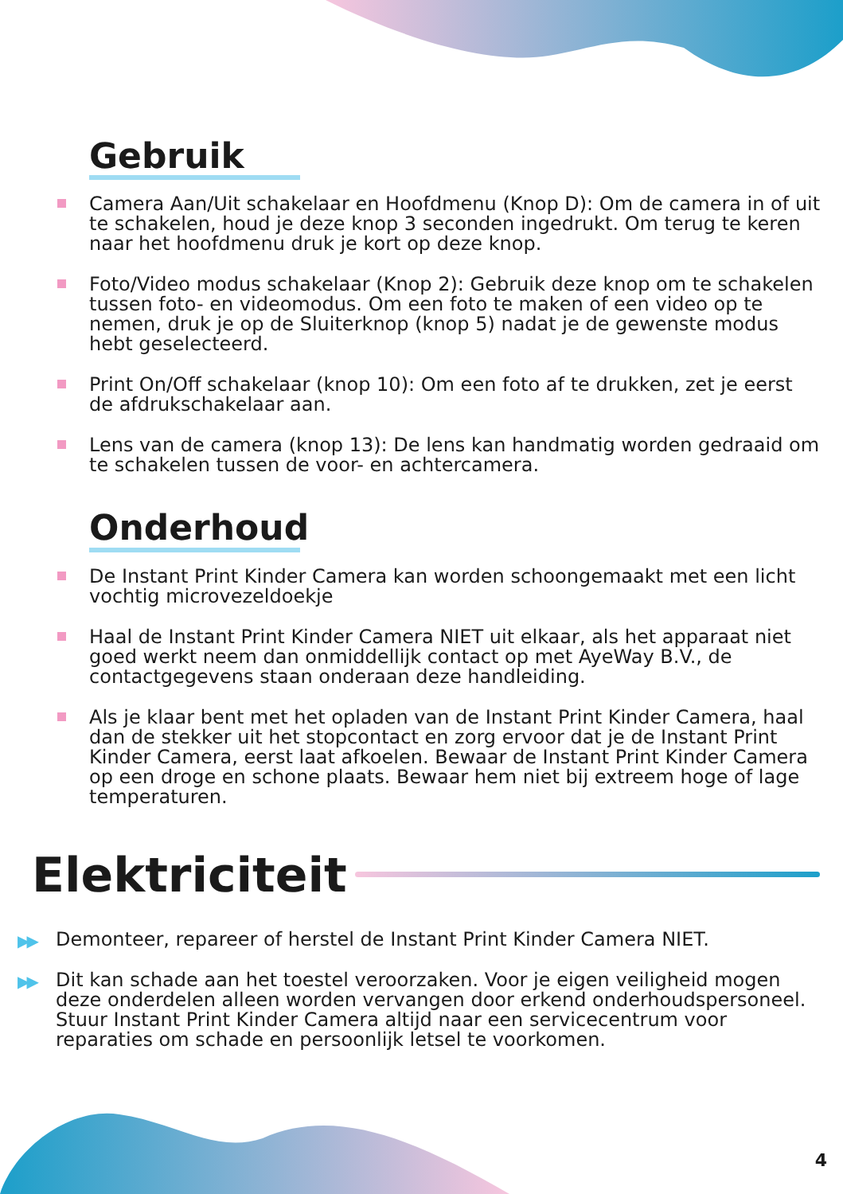Gebruik
Camera Aan/Uit schakelaar en Hoofdmenu (Knop D): Om de camera in of uit te schakelen, houd je deze knop 3 seconden ingedrukt. Om terug te keren naar het hoofdmenu druk je kort op deze knop.
Foto/Video modus schakelaar (Knop 2): Gebruik deze knop om te schakelen tussen foto- en videomodus. Om een foto te maken of een video op te nemen, druk je op de Sluiterknop (knop 5) nadat je de gewenste modus hebt geselecteerd.
Print On/Off schakelaar (knop 10): Om een foto af te drukken, zet je eerst de afdrukschakelaar aan.
Lens van de camera (knop 13): De lens kan handmatig worden gedraaid om te schakelen tussen de voor- en achtercamera.
Onderhoud
De Instant Print Kinder Camera kan worden schoongemaakt met een licht vochtig microvezeldoekje
Haal de Instant Print Kinder Camera NIET uit elkaar, als het apparaat niet goed werkt neem dan onmiddellijk contact op met AyeWay B.V., de contactgegevens staan onderaan deze handleiding.
Als je klaar bent met het opladen van de Instant Print Kinder Camera, haal dan de stekker uit het stopcontact en zorg ervoor dat je de Instant Print Kinder Camera, eerst laat afkoelen. Bewaar de Instant Print Kinder Camera op een droge en schone plaats. Bewaar hem niet bij extreem hoge of lage temperaturen.
Elektriciteit
▶▶ Demonteer, repareer of herstel de Instant Print Kinder Camera NIET.
▶▶ Dit kan schade aan het toestel veroorzaken. Voor je eigen veiligheid mogen deze onderdelen alleen worden vervangen door erkend onderhoudspersoneel. Stuur Instant Print Kinder Camera altijd naar een servicecentrum voor reparaties om schade en persoonlijk letsel te voorkomen.
4